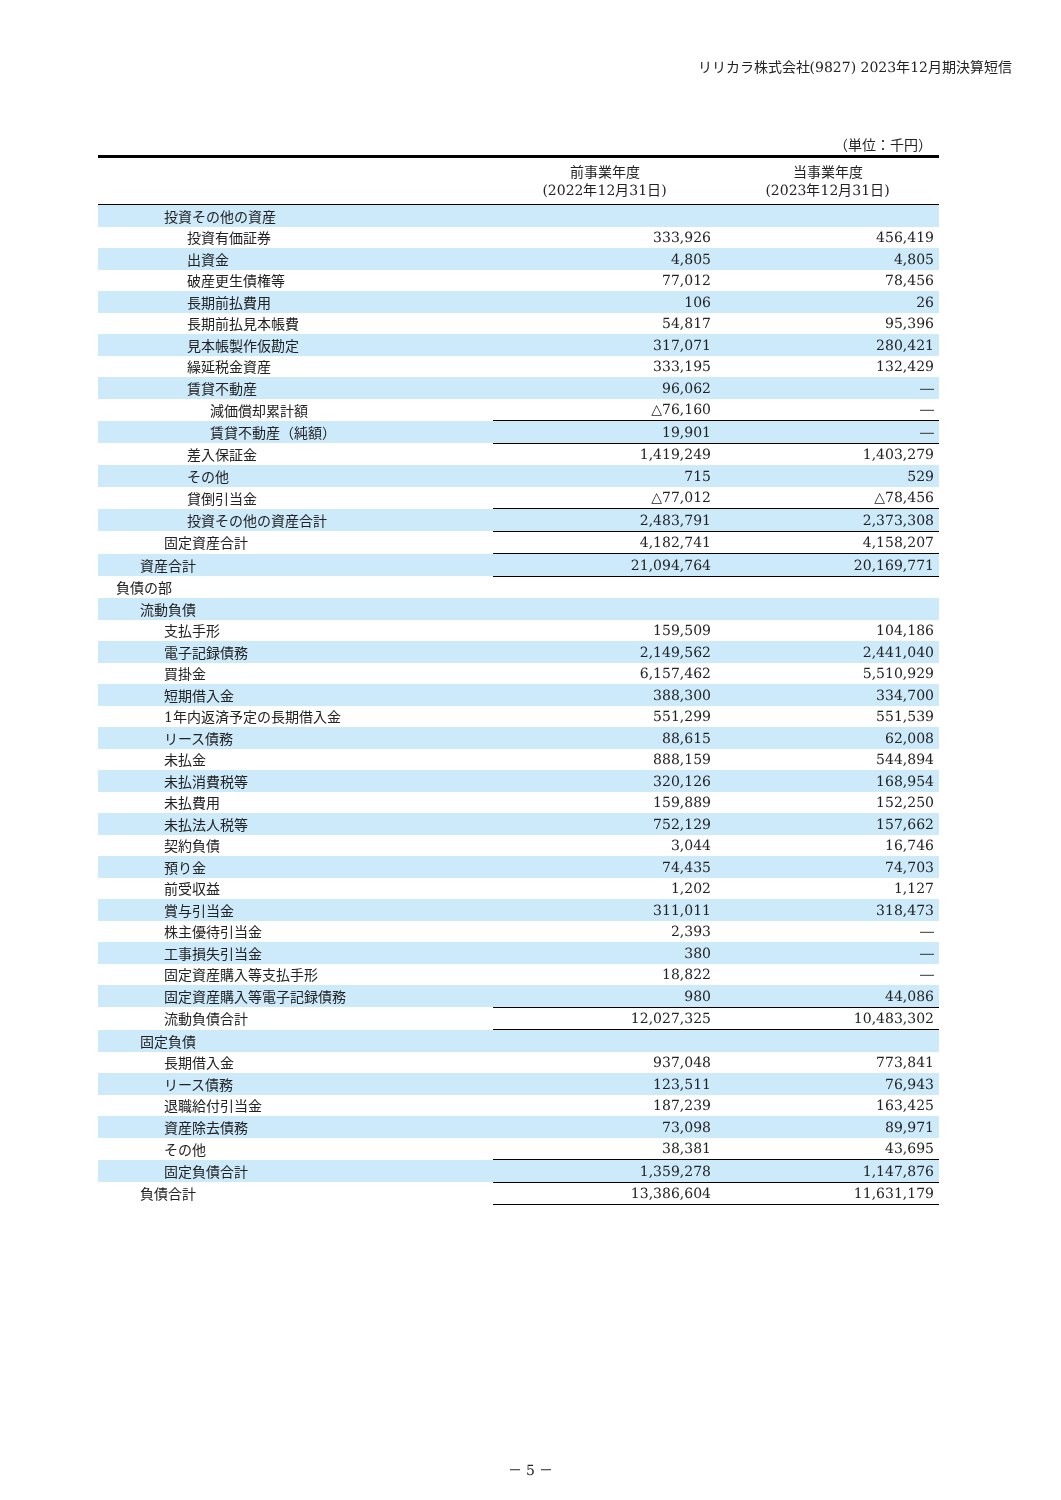リリカラ株式会社(9827) 2023年12月期決算短信
（単位：千円）
| | 前事業年度 (2022年12月31日) | 当事業年度 (2023年12月31日) |
| --- | --- | --- |
| 投資その他の資産 | | |
| 投資有価証券 | 333,926 | 456,419 |
| 出資金 | 4,805 | 4,805 |
| 破産更生債権等 | 77,012 | 78,456 |
| 長期前払費用 | 106 | 26 |
| 長期前払見本帳費 | 54,817 | 95,396 |
| 見本帳製作仮勘定 | 317,071 | 280,421 |
| 繰延税金資産 | 333,195 | 132,429 |
| 賃貸不動産 | 96,062 | ― |
| 減価償却累計額 | △76,160 | ― |
| 賃貸不動産（純額） | 19,901 | ― |
| 差入保証金 | 1,419,249 | 1,403,279 |
| その他 | 715 | 529 |
| 貸倒引当金 | △77,012 | △78,456 |
| 投資その他の資産合計 | 2,483,791 | 2,373,308 |
| 固定資産合計 | 4,182,741 | 4,158,207 |
| 資産合計 | 21,094,764 | 20,169,771 |
| 負債の部 | | |
| 流動負債 | | |
| 支払手形 | 159,509 | 104,186 |
| 電子記録債務 | 2,149,562 | 2,441,040 |
| 買掛金 | 6,157,462 | 5,510,929 |
| 短期借入金 | 388,300 | 334,700 |
| 1年内返済予定の長期借入金 | 551,299 | 551,539 |
| リース債務 | 88,615 | 62,008 |
| 未払金 | 888,159 | 544,894 |
| 未払消費税等 | 320,126 | 168,954 |
| 未払費用 | 159,889 | 152,250 |
| 未払法人税等 | 752,129 | 157,662 |
| 契約負債 | 3,044 | 16,746 |
| 預り金 | 74,435 | 74,703 |
| 前受収益 | 1,202 | 1,127 |
| 賞与引当金 | 311,011 | 318,473 |
| 株主優待引当金 | 2,393 | ― |
| 工事損失引当金 | 380 | ― |
| 固定資産購入等支払手形 | 18,822 | ― |
| 固定資産購入等電子記録債務 | 980 | 44,086 |
| 流動負債合計 | 12,027,325 | 10,483,302 |
| 固定負債 | | |
| 長期借入金 | 937,048 | 773,841 |
| リース債務 | 123,511 | 76,943 |
| 退職給付引当金 | 187,239 | 163,425 |
| 資産除去債務 | 73,098 | 89,971 |
| その他 | 38,381 | 43,695 |
| 固定負債合計 | 1,359,278 | 1,147,876 |
| 負債合計 | 13,386,604 | 11,631,179 |
－ 5 －